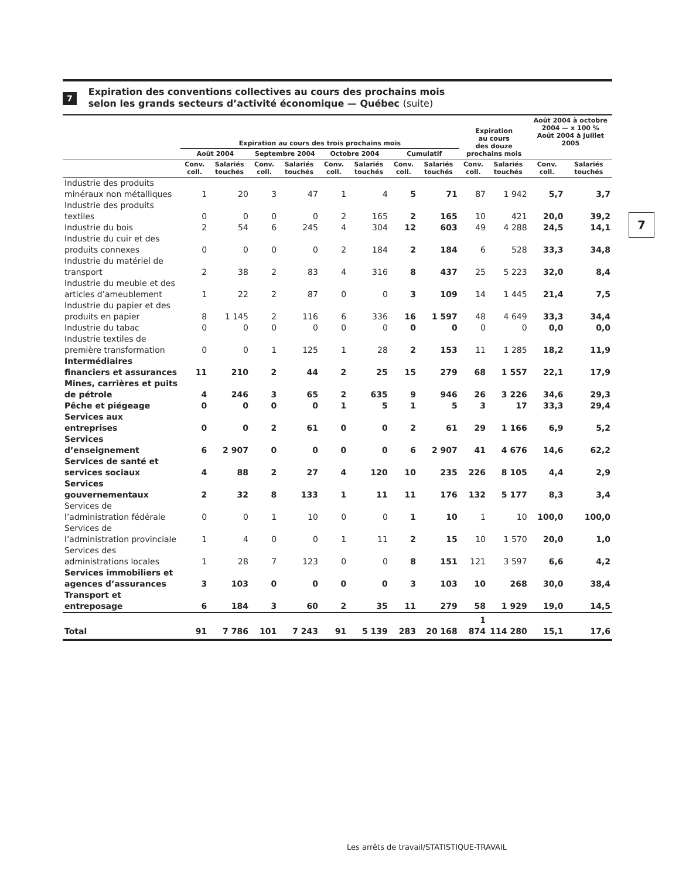7
Expiration des conventions collectives au cours des prochains mois
selon les grands secteurs d’activité économique — Québec (suite)
| | Expiration au cours des trois prochains mois | | | | | | | | Expiration au cours des douze prochains mois | | Août 2004 à octobre 2004 — x 100 % Août 2004 à juillet 2005 | |
| --- | --- | --- | --- | --- | --- | --- | --- | --- | --- | --- | --- | --- |
| | Août 2004 | | Septembre 2004 | | Octobre 2004 | | Cumulatif | | | | | |
| | Conv. coll. | Salariés touchés | Conv. coll. | Salariés touchés | Conv. coll. | Salariés touchés | Conv. coll. | Salariés touchés | Conv. coll. | Salariés touchés | Conv. coll. | Salariés touchés |
| Industrie des produits minéraux non métalliques | 1 | 20 | 3 | 47 | 1 | 4 | 5 | 71 | 87 | 1 942 | 5,7 | 3,7 |
| Industrie des produits textiles | 0 | 0 | 0 | 0 | 2 | 165 | 2 | 165 | 10 | 421 | 20,0 | 39,2 |
| Industrie du bois | 2 | 54 | 6 | 245 | 4 | 304 | 12 | 603 | 49 | 4 288 | 24,5 | 14,1 |
| Industrie du cuir et des produits connexes | 0 | 0 | 0 | 0 | 2 | 184 | 2 | 184 | 6 | 528 | 33,3 | 34,8 |
| Industrie du matériel de transport | 2 | 38 | 2 | 83 | 4 | 316 | 8 | 437 | 25 | 5 223 | 32,0 | 8,4 |
| Industrie du meuble et des articles d’ameublement | 1 | 22 | 2 | 87 | 0 | 0 | 3 | 109 | 14 | 1 445 | 21,4 | 7,5 |
| Industrie du papier et des produits en papier | 8 | 1 145 | 2 | 116 | 6 | 336 | 16 | 1 597 | 48 | 4 649 | 33,3 | 34,4 |
| Industrie du tabac | 0 | 0 | 0 | 0 | 0 | 0 | 0 | 0 | 0 | 0 | 0,0 | 0,0 |
| Industrie textiles de première transformation | 0 | 0 | 1 | 125 | 1 | 28 | 2 | 153 | 11 | 1 285 | 18,2 | 11,9 |
| Intermédiaires financiers et assurances | 11 | 210 | 2 | 44 | 2 | 25 | 15 | 279 | 68 | 1 557 | 22,1 | 17,9 |
| Mines, carrières et puits de pétrole | 4 | 246 | 3 | 65 | 2 | 635 | 9 | 946 | 26 | 3 226 | 34,6 | 29,3 |
| Pêche et piégeage | 0 | 0 | 0 | 0 | 1 | 5 | 1 | 5 | 3 | 17 | 33,3 | 29,4 |
| Services aux entreprises | 0 | 0 | 2 | 61 | 0 | 0 | 2 | 61 | 29 | 1 166 | 6,9 | 5,2 |
| Services d’enseignement | 6 | 2 907 | 0 | 0 | 0 | 0 | 6 | 2 907 | 41 | 4 676 | 14,6 | 62,2 |
| Services de santé et services sociaux | 4 | 88 | 2 | 27 | 4 | 120 | 10 | 235 | 226 | 8 105 | 4,4 | 2,9 |
| Services gouvernementaux | 2 | 32 | 8 | 133 | 1 | 11 | 11 | 176 | 132 | 5 177 | 8,3 | 3,4 |
| Services de l’administration fédérale | 0 | 0 | 1 | 10 | 0 | 0 | 1 | 10 | 1 | 10 | 100,0 | 100,0 |
| Services de l’administration provinciale | 1 | 4 | 0 | 0 | 1 | 11 | 2 | 15 | 10 | 1 570 | 20,0 | 1,0 |
| Services des administrations locales | 1 | 28 | 7 | 123 | 0 | 0 | 8 | 151 | 121 | 3 597 | 6,6 | 4,2 |
| Services immobiliers et agences d’assurances | 3 | 103 | 0 | 0 | 0 | 0 | 3 | 103 | 10 | 268 | 30,0 | 38,4 |
| Transport et entreposage | 6 | 184 | 3 | 60 | 2 | 35 | 11 | 279 | 58 | 1 929 | 19,0 | 14,5 |
| Total | 91 | 7 786 | 101 | 7 243 | 91 | 5 139 | 283 | 20 168 | 1 874 | 114 280 | 15,1 | 17,6 |
7
Les arrêts de travail/STATISTIQUE-TRAVAIL